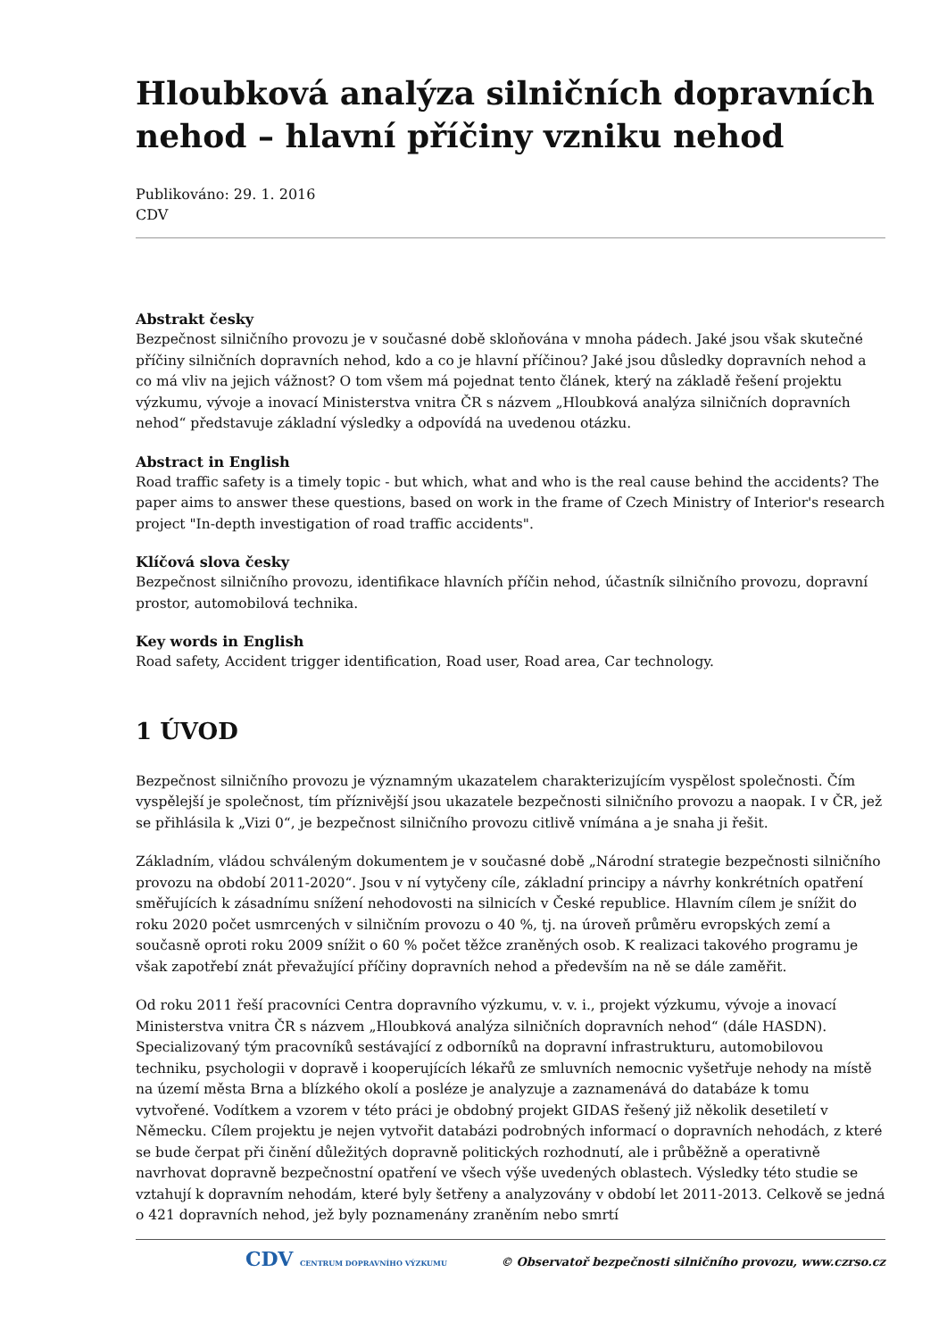Hloubková analýza silničních dopravních nehod – hlavní příčiny vzniku nehod
Publikováno: 29. 1. 2016
CDV
Abstrakt česky
Bezpečnost silničního provozu je v současné době skloňována v mnoha pádech. Jaké jsou však skutečné příčiny silničních dopravních nehod, kdo a co je hlavní příčinou? Jaké jsou důsledky dopravních nehod a co má vliv na jejich vážnost? O tom všem má pojednat tento článek, který na základě řešení projektu výzkumu, vývoje a inovací Ministerstva vnitra ČR s názvem „Hloubková analýza silničních dopravních nehod“ představuje základní výsledky a odpovídá na uvedenou otázku.
Abstract in English
Road traffic safety is a timely topic - but which, what and who is the real cause behind the accidents? The paper aims to answer these questions, based on work in the frame of Czech Ministry of Interior's research project "In-depth investigation of road traffic accidents".
Klíčová slova česky
Bezpečnost silničního provozu, identifikace hlavních příčin nehod, účastník silničního provozu, dopravní prostor, automobilová technika.
Key words in English
Road safety, Accident trigger identification, Road user, Road area, Car technology.
1 ÚVOD
Bezpečnost silničního provozu je významným ukazatelem charakterizujícím vyspělost společnosti. Čím vyspělejší je společnost, tím příznivější jsou ukazatele bezpečnosti silničního provozu a naopak. I v ČR, jež se přihlásila k „Vizi 0“, je bezpečnost silničního provozu citlivě vnímána a je snaha ji řešit.
Základním, vládou schváleným dokumentem je v současné době „Národní strategie bezpečnosti silničního provozu na období 2011-2020“. Jsou v ní vytyčeny cíle, základní principy a návrhy konkrétních opatření směřujících k zásadnímu snížení nehodovosti na silnicích v České republice. Hlavním cílem je snížit do roku 2020 počet usmrcených v silničním provozu o 40 %, tj. na úroveň průměru evropských zemí a současně oproti roku 2009 snížit o 60 % počet těžce zraněných osob. K realizaci takového programu je však zapotřebí znát převažující příčiny dopravních nehod a především na ně se dále zaměřit.
Od roku 2011 řeší pracovníci Centra dopravního výzkumu, v. v. i., projekt výzkumu, vývoje a inovací Ministerstva vnitra ČR s názvem „Hloubková analýza silničních dopravních nehod“ (dále HASDN). Specializovaný tým pracovníků sestávající z odborníků na dopravní infrastrukturu, automobilovou techniku, psychologii v dopravě i kooperujících lékařů ze smluvních nemocnic vyšetřuje nehody na místě na území města Brna a blízkého okolí a posléze je analyzuje a zaznamenává do databáze k tomu vytvořené. Vodítkem a vzorem v této práci je obdobný projekt GIDAS řešený již několik desetiletí v Německu. Cílem projektu je nejen vytvořit databázi podrobných informací o dopravních nehodách, z které se bude čerpat při činění důležitých dopravně politických rozhodnutí, ale i průběžně a operativně navrhovat dopravně bezpečnostní opatření ve všech výše uvedených oblastech. Výsledky této studie se vztahují k dopravním nehodám, které byly šetřeny a analyzovány v období let 2011-2013. Celkově se jedná o 421 dopravních nehod, jež byly poznamenány zraněním nebo smrtí
CDV CENTRUM DOPRAVNÍHO VÝZKUMU © Observatoř bezpečnosti silničního provozu, www.czrso.cz